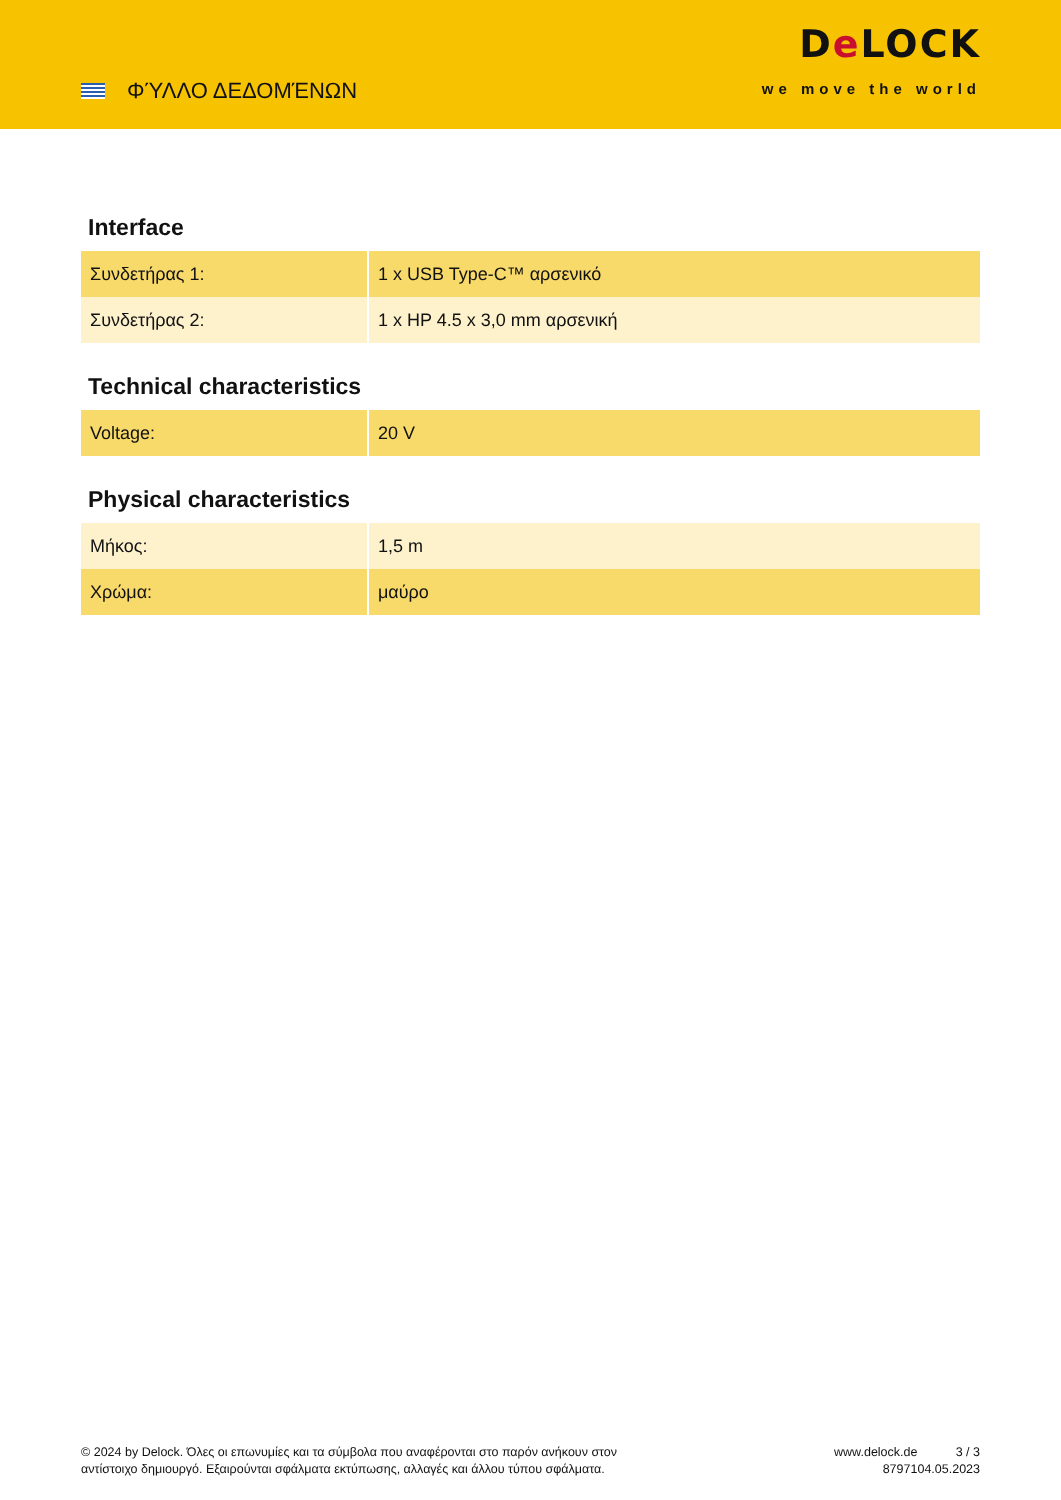ΦΎΛΛΟ ΔΕΔΟΜΈΝΩΝ
De LOCK
we move the world
Interface
| Συνδετήρας 1: | 1 x USB Type-C™ αρσενικό |
| Συνδετήρας 2: | 1 x HP 4.5 x 3,0 mm αρσενική |
Technical characteristics
| Voltage: | 20 V |
Physical characteristics
| Μήκος: | 1,5 m |
| Χρώμα: | μαύρο |
© 2024 by Delock. Όλες οι επωνυμίες και τα σύμβολα που αναφέρονται στο παρόν ανήκουν στον αντίστοιχο δημιουργό. Εξαιρούνται σφάλματα εκτύπωσης, αλλαγές και άλλου τύπου σφάλματα.
www.delock.de
87971
3 / 3
04.05.2023